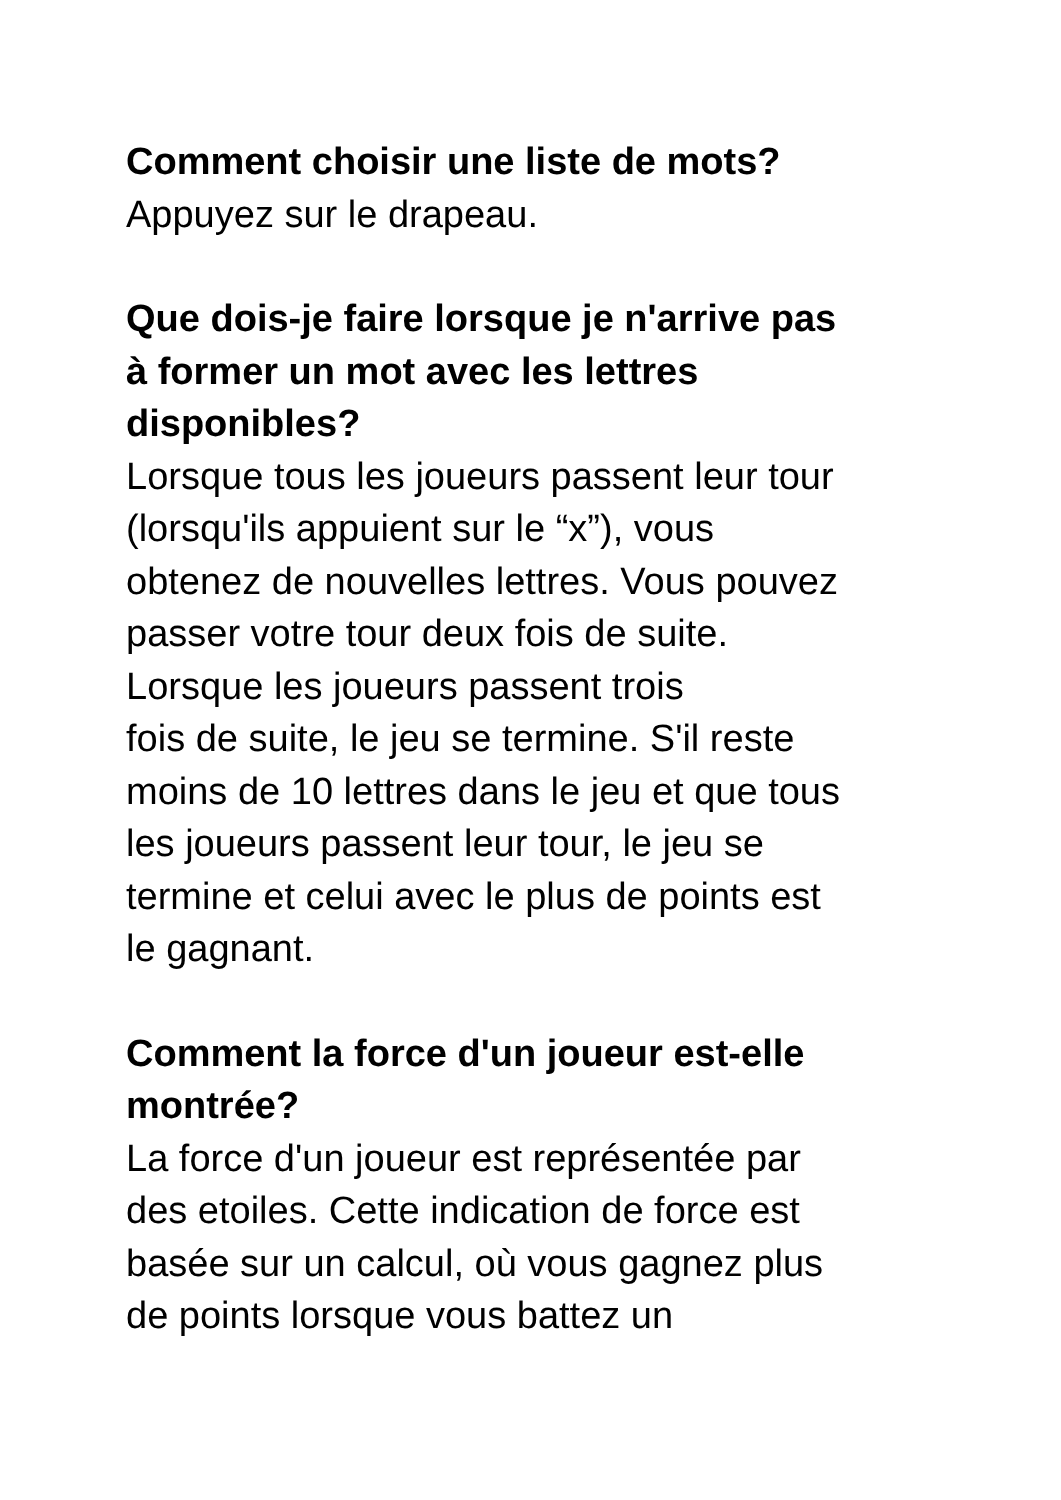Comment choisir une liste de mots?
Appuyez sur le drapeau.
Que dois-je faire lorsque je n'arrive pas
à former un mot avec les lettres
disponibles?
Lorsque tous les joueurs passent leur tour
(lorsqu'ils appuient sur le “x”), vous
obtenez de nouvelles lettres. Vous pouvez
passer votre tour deux fois de suite.
Lorsque les joueurs passent trois
fois de suite, le jeu se termine. S'il reste
moins de 10 lettres dans le jeu et que tous
les joueurs passent leur tour, le jeu se
termine et celui avec le plus de points est
le gagnant.
Comment la force d'un joueur est-elle
montrée?
La force d'un joueur est représentée par
des etoiles. Cette indication de force est
basée sur un calcul, où vous gagnez plus
de points lorsque vous battez un